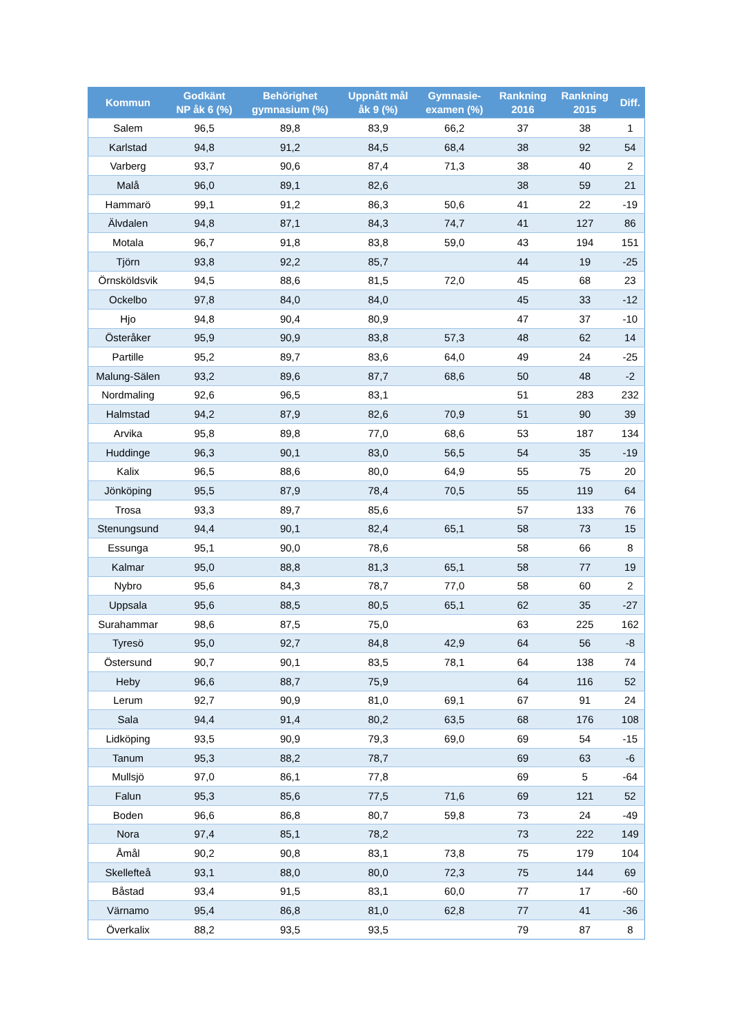| Kommun | Godkänt NP åk 6 (%) | Behörighet gymnasium (%) | Uppnått mål åk 9 (%) | Gymnasie- examen (%) | Rankning 2016 | Rankning 2015 | Diff. |
| --- | --- | --- | --- | --- | --- | --- | --- |
| Salem | 96,5 | 89,8 | 83,9 | 66,2 | 37 | 38 | 1 |
| Karlstad | 94,8 | 91,2 | 84,5 | 68,4 | 38 | 92 | 54 |
| Varberg | 93,7 | 90,6 | 87,4 | 71,3 | 38 | 40 | 2 |
| Malå | 96,0 | 89,1 | 82,6 | | 38 | 59 | 21 |
| Hammarö | 99,1 | 91,2 | 86,3 | 50,6 | 41 | 22 | -19 |
| Älvdalen | 94,8 | 87,1 | 84,3 | 74,7 | 41 | 127 | 86 |
| Motala | 96,7 | 91,8 | 83,8 | 59,0 | 43 | 194 | 151 |
| Tjörn | 93,8 | 92,2 | 85,7 | | 44 | 19 | -25 |
| Örnsköldsvik | 94,5 | 88,6 | 81,5 | 72,0 | 45 | 68 | 23 |
| Ockelbo | 97,8 | 84,0 | 84,0 | | 45 | 33 | -12 |
| Hjo | 94,8 | 90,4 | 80,9 | | 47 | 37 | -10 |
| Österåker | 95,9 | 90,9 | 83,8 | 57,3 | 48 | 62 | 14 |
| Partille | 95,2 | 89,7 | 83,6 | 64,0 | 49 | 24 | -25 |
| Malung-Sälen | 93,2 | 89,6 | 87,7 | 68,6 | 50 | 48 | -2 |
| Nordmaling | 92,6 | 96,5 | 83,1 | | 51 | 283 | 232 |
| Halmstad | 94,2 | 87,9 | 82,6 | 70,9 | 51 | 90 | 39 |
| Arvika | 95,8 | 89,8 | 77,0 | 68,6 | 53 | 187 | 134 |
| Huddinge | 96,3 | 90,1 | 83,0 | 56,5 | 54 | 35 | -19 |
| Kalix | 96,5 | 88,6 | 80,0 | 64,9 | 55 | 75 | 20 |
| Jönköping | 95,5 | 87,9 | 78,4 | 70,5 | 55 | 119 | 64 |
| Trosa | 93,3 | 89,7 | 85,6 | | 57 | 133 | 76 |
| Stenungsund | 94,4 | 90,1 | 82,4 | 65,1 | 58 | 73 | 15 |
| Essunga | 95,1 | 90,0 | 78,6 | | 58 | 66 | 8 |
| Kalmar | 95,0 | 88,8 | 81,3 | 65,1 | 58 | 77 | 19 |
| Nybro | 95,6 | 84,3 | 78,7 | 77,0 | 58 | 60 | 2 |
| Uppsala | 95,6 | 88,5 | 80,5 | 65,1 | 62 | 35 | -27 |
| Surahammar | 98,6 | 87,5 | 75,0 | | 63 | 225 | 162 |
| Tyresö | 95,0 | 92,7 | 84,8 | 42,9 | 64 | 56 | -8 |
| Östersund | 90,7 | 90,1 | 83,5 | 78,1 | 64 | 138 | 74 |
| Heby | 96,6 | 88,7 | 75,9 | | 64 | 116 | 52 |
| Lerum | 92,7 | 90,9 | 81,0 | 69,1 | 67 | 91 | 24 |
| Sala | 94,4 | 91,4 | 80,2 | 63,5 | 68 | 176 | 108 |
| Lidköping | 93,5 | 90,9 | 79,3 | 69,0 | 69 | 54 | -15 |
| Tanum | 95,3 | 88,2 | 78,7 | | 69 | 63 | -6 |
| Mullsjö | 97,0 | 86,1 | 77,8 | | 69 | 5 | -64 |
| Falun | 95,3 | 85,6 | 77,5 | 71,6 | 69 | 121 | 52 |
| Boden | 96,6 | 86,8 | 80,7 | 59,8 | 73 | 24 | -49 |
| Nora | 97,4 | 85,1 | 78,2 | | 73 | 222 | 149 |
| Åmål | 90,2 | 90,8 | 83,1 | 73,8 | 75 | 179 | 104 |
| Skellefteå | 93,1 | 88,0 | 80,0 | 72,3 | 75 | 144 | 69 |
| Båstad | 93,4 | 91,5 | 83,1 | 60,0 | 77 | 17 | -60 |
| Värnamo | 95,4 | 86,8 | 81,0 | 62,8 | 77 | 41 | -36 |
| Överkalix | 88,2 | 93,5 | 93,5 | | 79 | 87 | 8 |